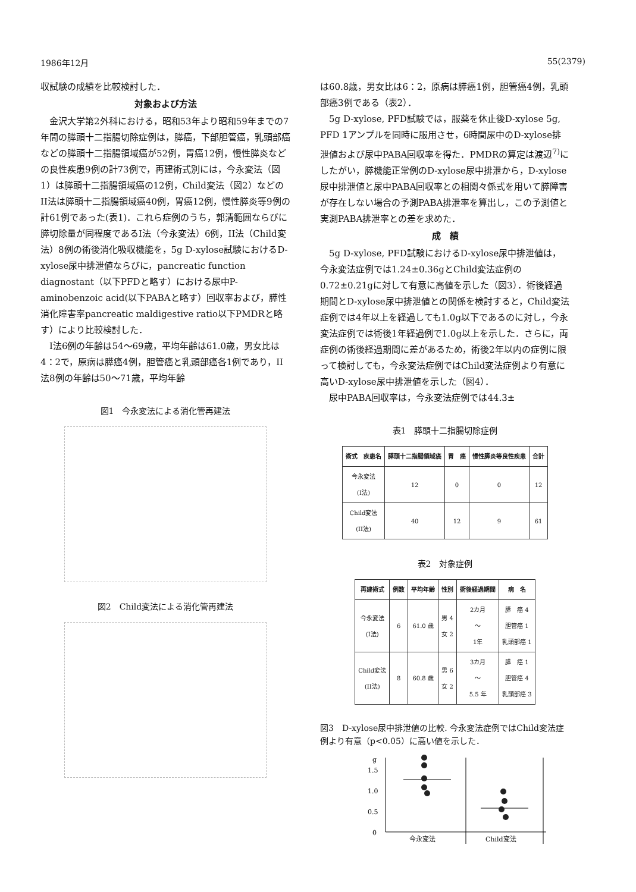1986年12月 55(2379)
収試験の成績を比較検討した．
対象および方法
金沢大学第2外科における，昭和53年より昭和59年までの7年間の膵頭十二指腸切除症例は，膵癌，下部胆管癌，乳頭部癌などの膵頭十二指腸領域癌が52例，胃癌12例，慢性膵炎などの良性疾患9例の計73例で，再建術式別には，今永変法（図1）は膵頭十二指腸領域癌の12例，Child変法（図2）などのII法は膵頭十二指腸領域癌40例，胃癌12例，慢性膵炎等9例の計61例であった(表1)．これら症例のうち，郭清範囲ならびに膵切除量が同程度であるI法（今永変法）6例，II法（Child変法）8例の術後消化吸収機能を，5g D-xylose試験におけるD-xylose尿中排泄値ならびに，pancreatic function diagnostant（以下PFDと略す）における尿中P-aminobenzoic acid(以下PABAと略す）回収率および，膵性消化障害率pancreatic maldigestive ratio以下PMDRと略す）により比較検討した．
I法6例の年齢は54～69歳，平均年齢は61.0歳，男女比は4：2で，原病は膵癌4例，胆管癌と乳頭部癌各1例であり，II法8例の年齢は50～71歳，平均年齢
図1　今永変法による消化管再建法
図2　Child変法による消化管再建法
は60.8歳，男女比は6：2，原病は膵癌1例，胆管癌4例，乳頭部癌3例である（表2）．
5g D-xylose, PFD試験では，服薬を休止後D-xylose 5g, PFD 1アンプルを同時に服用させ，6時間尿中のD-xylose排泄値および尿中PABA回収率を得た．PMDRの算定は渡辺<sup>7)</sup>にしたがい，膵機能正常例のD-xylose尿中排泄から，D-xylose尿中排泄値と尿中PABA回収率との相関々係式を用いて膵障害が存在しない場合の予測PABA排泄率を算出し，この予測値と実測PABA排泄率との差を求めた．
成　績
5g D-xylose, PFD試験におけるD-xylose尿中排泄値は，今永変法症例では1.24±0.36gとChild変法症例の0.72±0.21gに対して有意に高値を示した（図3）．術後経過期間とD-xylose尿中排泄値との関係を検討すると，Child変法症例では4年以上を経過しても1.0g以下であるのに対し，今永変法症例では術後1年経過例で1.0g以上を示した．さらに，両症例の術後経過期間に差があるため，術後2年以内の症例に限って検討しても，今永変法症例ではChild変法症例より有意に高いD-xylose尿中排泄値を示した（図4）．
尿中PABA回収率は，今永変法症例では44.3±
表1　膵頭十二指腸切除症例
| 術式 疾患名 | 膵頭十二指腸領域癌 | 胃 癌 | 慢性膵炎等良性疾患 | 合計 |
| --- | --- | --- | --- | --- |
| 今永変法 (I法) | 12 | 0 | 0 | 12 |
| Child変法 (II法) | 40 | 12 | 9 | 61 |
表2　対象症例
| 再建術式 | 例数 | 平均年齢 | 性別 | 術後経過期間 | 病 名 |
| --- | --- | --- | --- | --- | --- |
| 今永変法 (I法) | 6 | 61.0 歳 | 男 4 女 2 | 2カ月 ～ 1年 | 膵 癌 4 胆管癌 1 乳頭部癌 1 |
| Child変法 (II法) | 8 | 60.8 歳 | 男 6 女 2 | 3カ月 ～ 5.5 年 | 膵 癌 1 胆管癌 4 乳頭部癌 3 |
図3　D-xylose尿中排泄値の比較. 今永変法症例ではChild変法症例より有意（p<0.05）に高い値を示した．
g
1.5
1.0
0.5
0
今永変法
Child変法